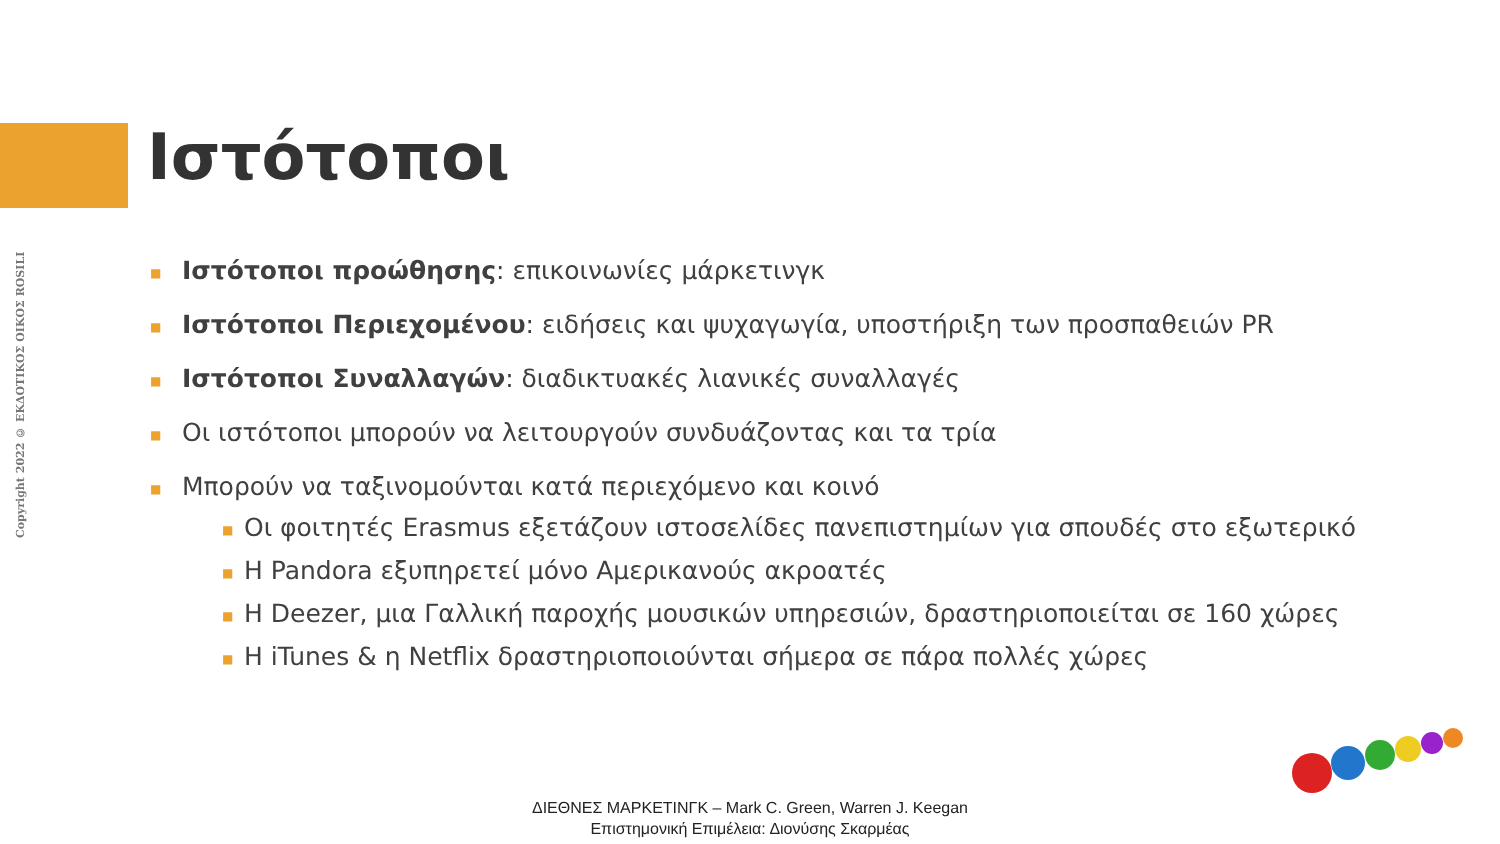Copyright 2022 © ΕΚΔΟΤΙΚΟΣ ΟΙΚΟΣ ROSILI
Ιστότοποι
■ Ιστότοποι προώθησης: επικοινωνίες μάρκετινγκ
■ Ιστότοποι Περιεχομένου: ειδήσεις και ψυχαγωγία, υποστήριξη των προσπαθειών PR
■ Ιστότοποι Συναλλαγών: διαδικτυακές λιανικές συναλλαγές
■ Οι ιστότοποι μπορούν να λειτουργούν συνδυάζοντας και τα τρία
■
Μπορούν να ταξινομούνται κατά περιεχόμενο και κοινό
■ Οι φοιτητές Erasmus εξετάζουν ιστοσελίδες πανεπιστημίων για σπουδές στο εξωτερικό
■ Η Pandora εξυπηρετεί μόνο Αμερικανούς ακροατές
■ Η Deezer, μια Γαλλική παροχής μουσικών υπηρεσιών, δραστηριοποιείται σε 160 χώρες
■ Η iTunes & η Netflix δραστηριοποιούνται σήμερα σε πάρα πολλές χώρες
ΔΙΕΘΝΕΣ ΜΑΡΚΕΤΙΝΓΚ – Mark C. Green, Warren J. Keegan
Επιστημονική Επιμέλεια: Διονύσης Σκαρμέας